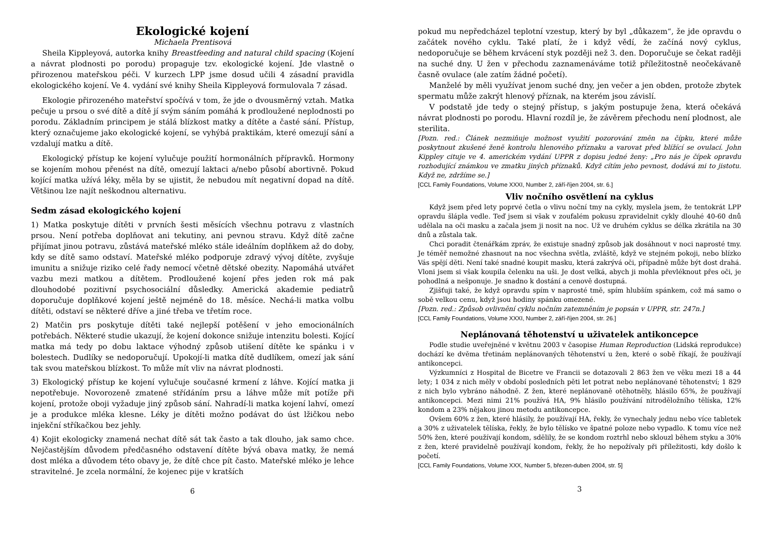Ekologické kojení
Michaela Prentisová
Sheila Kippleyová, autorka knihy Breastfeeding and natural child spacing (Kojení a návrat plodnosti po porodu) propaguje tzv. ekologické kojení. Jde vlastně o přirozenou mateřskou péči. V kurzech LPP jsme dosud učili 4 zásadní pravidla ekologického kojení. Ve 4. vydání své knihy Sheila Kippleyová formulovala 7 zásad.
Ekologie přirozeného mateřství spočívá v tom, že jde o dvousměrný vztah. Matka pečuje u prsou o své dítě a dítě jí svým sáním pomáhá k prodloužené neplodnosti po porodu. Základním principem je stálá blízkost matky a dítěte a časté sání. Přístup, který označujeme jako ekologické kojení, se vyhýbá praktikám, které omezují sání a vzdalují matku a dítě.
Ekologický přístup ke kojení vylučuje použití hormonálních přípravků. Hormony se kojením mohou přenést na dítě, omezují laktaci a/nebo působí abortivně. Pokud kojící matka užívá léky, měla by se ujistit, že nebudou mít negativní dopad na dítě. Většinou lze najít neškodnou alternativu.
Sedm zásad ekologického kojení
1) Matka poskytuje dítěti v prvních šesti měsících všechnu potravu z vlastních prsou. Není potřeba doplňovat ani tekutiny, ani pevnou stravu. Když dítě začne přijímat jinou potravu, zůstává mateřské mléko stále ideálním doplňkem až do doby, kdy se dítě samo odstaví. Mateřské mléko podporuje zdravý vývoj dítěte, zvyšuje imunitu a snižuje riziko celé řady nemocí včetně dětské obezity. Napomáhá utvářet vazbu mezi matkou a dítětem. Prodloužené kojení přes jeden rok má pak dlouhodobé pozitivní psychosociální důsledky. Americká akademie pediatrů doporučuje doplňkové kojení ještě nejméně do 18. měsíce. Nechá-li matka volbu dítěti, odstaví se některé dříve a jiné třeba ve třetím roce.
2) Matčin prs poskytuje dítěti také nejlepší potěšení v jeho emocionálních potřebách. Některé studie ukazují, že kojení dokonce snižuje intenzitu bolesti. Kojící matka má tedy po dobu laktace výhodný způsob utišení dítěte ke spánku i v bolestech. Dudlíky se nedoporučují. Upokojí-li matka dítě dudlíkem, omezí jak sání tak svou mateřskou blízkost. To může mít vliv na návrat plodnosti.
3) Ekologický přístup ke kojení vylučuje současné krmení z láhve. Kojící matka ji nepotřebuje. Novorozeně zmatené střídáním prsu a láhve může mít potíže při kojení, protože oboji vyžaduje jiný způsob sání. Nahradí-li matka kojení lahví, omezí je a produkce mléka klesne. Léky je dítěti možno podávat do úst lžičkou nebo injekční stříkačkou bez jehly.
4) Kojit ekologicky znamená nechat dítě sát tak často a tak dlouho, jak samo chce. Nejčastějším důvodem předčasného odstavení dítěte bývá obava matky, že nemá dost mléka a důvodem této obavy je, že dítě chce pít často. Mateřské mléko je lehce stravitelné. Je zcela normální, že kojenec pije v kratších
6
pokud mu nepředcházel teplotní vzestup, který by byl „důkazem“, že jde opravdu o začátek nového cyklu. Také platí, že i když vědí, že začíná nový cyklus, nedoporučuje se během krvácení styk později než 3. den. Doporučuje se čekat raději na suché dny. U žen v přechodu zaznamenáváme totiž příležitostně neočekávaně časně ovulace (ale zatím žádné početí).
Manželé by měli využívat jenom suché dny, jen večer a jen obden, protože zbytek spermatu může zakrýt hlenový příznak, na kterém jsou závislí.
V podstatě jde tedy o stejný přístup, s jakým postupuje žena, která očekává návrat plodnosti po porodu. Hlavní rozdíl je, že závěrem přechodu není plodnost, ale sterilita.
[Pozn. red.: Článek nezmiňuje možnost využití pozorování změn na čípku, které může poskytnout zkušené ženě kontrolu hlenového příznaku a varovat před blížící se ovulací. John Kippley cituje ve 4. americkém vydání UPPR z dopisu jedné ženy: „Pro nás je čípek opravdu rozhodující známkou ve zmatku jiných příznaků. Když cítím jeho pevnost, dodává mi to jistotu. Když ne, zdržíme se.]
[CCL Family Foundations, Volume XXXI, Number 2, září-říjen 2004, str. 6.]
Vliv nočního osvětlení na cyklus
Když jsem před lety poprvé četla o vlivu noční tmy na cykly, myslela jsem, že tentokrát LPP opravdu šlápla vedle. Teď jsem si však v zoufalém pokusu zpravidelnit cykly dlouhé 40-60 dnů udělala na oči masku a začala jsem ji nosit na noc. Už ve druhém cyklus se délka zkrátila na 30 dnů a zůstala tak.
Chci poradit čtenářkám zpráv, že existuje snadný způsob jak dosáhnout v noci naprosté tmy. Je téměř nemožné zhasnout na noc všechna světla, zvláště, když ve stejném pokoji, nebo blízko Vás spějí děti. Není také snadné koupit masku, která zakrývá oči, případně může být dost drahá. Vloni jsem si však koupila čelenku na uši. Je dost velká, abych ji mohla převléknout přes oči, je pohodlná a nešponuje. Je snadno k dostání a cenově dostupná.
Zjišťuji také, že když opravdu spím v naprosté tmě, spím hlubším spánkem, což má samo o sobě velkou cenu, když jsou hodiny spánku omezené.
[Pozn. red.: Způsob ovlivnění cyklu nočním zatemněním je popsán v UPPR, str. 247n.]
[CCL Family Foundations, Volume XXXI, Number 2, září-říjen 2004, str. 26.]
Neplánovaná těhotenství u uživatelek antikoncepce
Podle studie uveřejněné v květnu 2003 v časopise Human Reproduction (Lidská reprodukce) dochází ke dvěma třetinám neplánovaných těhotenství u žen, které o sobě říkají, že používají antikoncepci.
Výzkumníci z Hospital de Bicetre ve Francii se dotazovali 2 863 žen ve věku mezi 18 a 44 lety; 1 034 z nich měly v období posledních pěti let potrat nebo neplánované těhotenství; 1 829 z nich bylo vybráno náhodně. Z žen, které neplánovaně otěhotněly, hlásilo 65%, že používají antikoncepci. Mezi nimi 21% používá HA, 9% hlásilo používání nitroděložního tělíska, 12% kondom a 23% nějakou jinou metodu antikoncepce.
Ovšem 60% z žen, které hlásily, že používají HA, řekly, že vynechaly jednu nebo více tabletek a 30% z uživatelek tělíska, řekly, že bylo tělísko ve špatné poloze nebo vypadlo. K tomu více než 50% žen, které používají kondom, sdělily, že se kondom roztrhl nebo sklouzl během styku a 30% z žen, které pravidelně používají kondom, řekly, že ho nepožívaly při příležitosti, kdy došlo k početí.
[CCL Family Foundations, Volume XXX, Number 5, březen-duben 2004, str. 5]
3